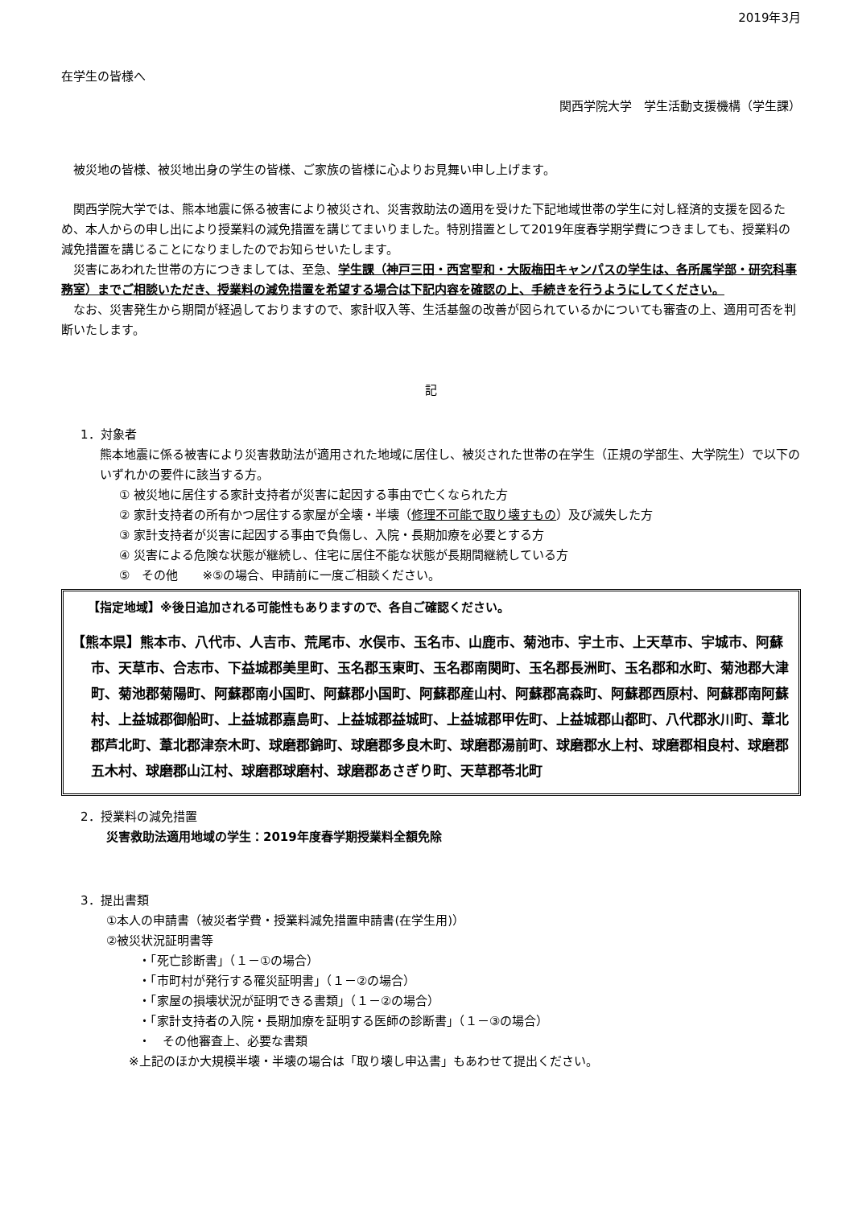2019年3月
在学生の皆様へ
関西学院大学　学生活動支援機構（学生課）
　被災地の皆様、被災地出身の学生の皆様、ご家族の皆様に心よりお見舞い申し上げます。
　関西学院大学では、熊本地震に係る被害により被災され、災害救助法の適用を受けた下記地域世帯の学生に対し経済的支援を図るため、本人からの申し出により授業料の減免措置を講じてまいりました。特別措置として2019年度春学期学費につきましても、授業料の減免措置を講じることになりましたのでお知らせいたします。
　災害にあわれた世帯の方につきましては、至急、学生課（神戸三田・西宮聖和・大阪梅田キャンパスの学生は、各所属学部・研究科事務室）までご相談いただき、授業料の減免措置を希望する場合は下記内容を確認の上、手続きを行うようにしてください。
　なお、災害発生から期間が経過しておりますので、家計収入等、生活基盤の改善が図られているかについても審査の上、適用可否を判断いたします。
記
1．対象者
熊本地震に係る被害により災害救助法が適用された地域に居住し、被災された世帯の在学生（正規の学部生、大学院生）で以下のいずれかの要件に該当する方。
① 被災地に居住する家計支持者が災害に起因する事由で亡くなられた方
② 家計支持者の所有かつ居住する家屋が全壊・半壊（修理不可能で取り壊すもの）及び滅失した方
③ 家計支持者が災害に起因する事由で負傷し、入院・長期加療を必要とする方
④ 災害による危険な状態が継続し、住宅に居住不能な状態が長期間継続している方
⑤　その他　　※⑤の場合、申請前に一度ご相談ください。
【指定地域】※後日追加される可能性もありますので、各自ご確認ください。
【熊本県】熊本市、八代市、人吉市、荒尾市、水俣市、玉名市、山鹿市、菊池市、宇土市、上天草市、宇城市、阿蘇市、天草市、合志市、下益城郡美里町、玉名郡玉東町、玉名郡南関町、玉名郡長洲町、玉名郡和水町、菊池郡大津町、菊池郡菊陽町、阿蘇郡南小国町、阿蘇郡小国町、阿蘇郡産山村、阿蘇郡高森町、阿蘇郡西原村、阿蘇郡南阿蘇村、上益城郡御船町、上益城郡嘉島町、上益城郡益城町、上益城郡甲佐町、上益城郡山都町、八代郡氷川町、葦北郡芦北町、葦北郡津奈木町、球磨郡錦町、球磨郡多良木町、球磨郡湯前町、球磨郡水上村、球磨郡相良村、球磨郡五木村、球磨郡山江村、球磨郡球磨村、球磨郡あさぎり町、天草郡苓北町
2．授業料の減免措置
災害救助法適用地域の学生：2019年度春学期授業料全額免除
3．提出書類
①本人の申請書（被災者学費・授業料減免措置申請書(在学生用)）
②被災状況証明書等
・「死亡診断書」（１－①の場合）
・「市町村が発行する罹災証明書」（１－②の場合）
・「家屋の損壊状況が証明できる書類」（１－②の場合）
・「家計支持者の入院・長期加療を証明する医師の診断書」（１－③の場合）
・　その他審査上、必要な書類
※上記のほか大規模半壊・半壊の場合は「取り壊し申込書」もあわせて提出ください。